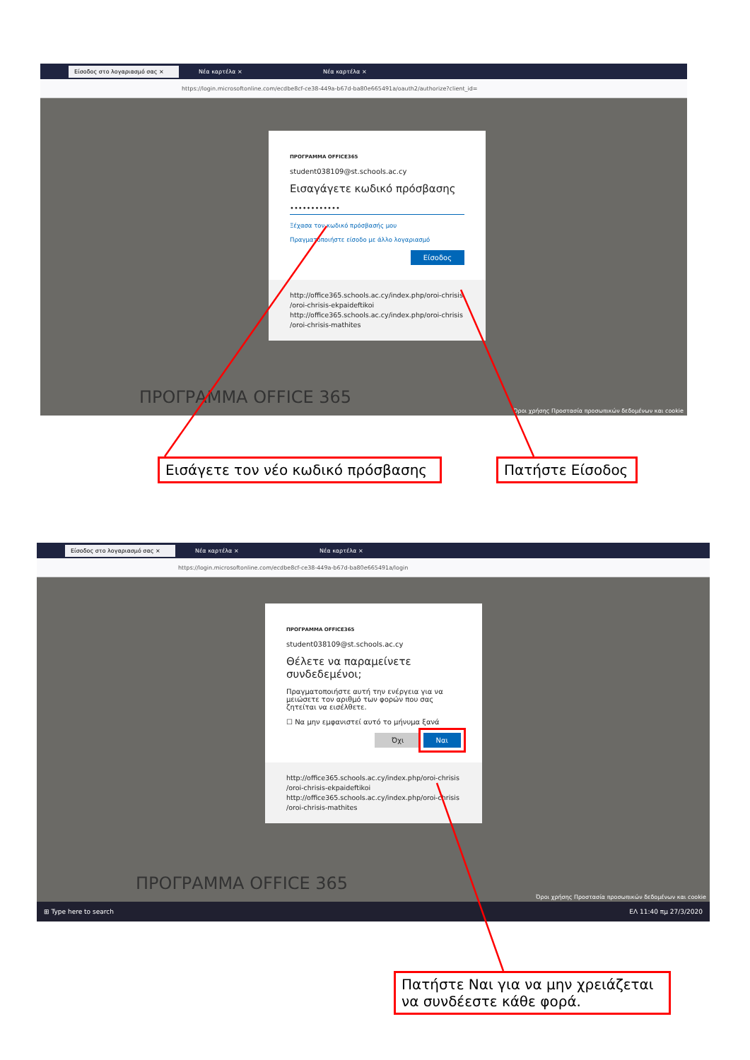Είσοδος στο λογαριασμό σας × Νέα καρτέλα × Νέα καρτέλα ×
https://login.microsoftonline.com/ecdbe8cf-ce38-449a-b67d-ba80e665491a/oauth2/authorize?client_id=
ΠΡΟΓΡΑΜΜΑ OFFICE365
student038109@st.schools.ac.cy
Εισαγάγετε κωδικό πρόσβασης
••••••••••••
Ξέχασα τον κωδικό πρόσβασής μου
Πραγματοποιήστε είσοδο με άλλο λογαριασμό
Είσοδος
http://office365.schools.ac.cy/index.php/oroi-chrisis
/oroi-chrisis-ekpaideftikoi
http://office365.schools.ac.cy/index.php/oroi-chrisis
/oroi-chrisis-mathites
ΠΡΟΓΡΑΜΜΑ OFFICE 365
Όροι χρήσης Προστασία προσωπικών δεδομένων και cookie
Εισάγετε τον νέο κωδικό πρόσβασης
Πατήστε Είσοδος
Είσοδος στο λογαριασμό σας × Νέα καρτέλα × Νέα καρτέλα ×
https://login.microsoftonline.com/ecdbe8cf-ce38-449a-b67d-ba80e665491a/login
ΠΡΟΓΡΑΜΜΑ OFFICE365
student038109@st.schools.ac.cy
Θέλετε να παραμείνετε συνδεδεμένοι;
Πραγματοποιήστε αυτή την ενέργεια για να μειώσετε τον αριθμό των φορών που σας ζητείται να εισέλθετε.
☐ Να μην εμφανιστεί αυτό το μήνυμα ξανά
Όχι Ναι
http://office365.schools.ac.cy/index.php/oroi-chrisis
/oroi-chrisis-ekpaideftikoi
http://office365.schools.ac.cy/index.php/oroi-chrisis
/oroi-chrisis-mathites
ΠΡΟΓΡΑΜΜΑ OFFICE 365
Όροι χρήσης Προστασία προσωπικών δεδομένων και cookie
⊞ Type here to search ΕΛ 11:40 πμ 27/3/2020
Πατήστε Ναι για να μην χρειάζεται να συνδέεστε κάθε φορά.